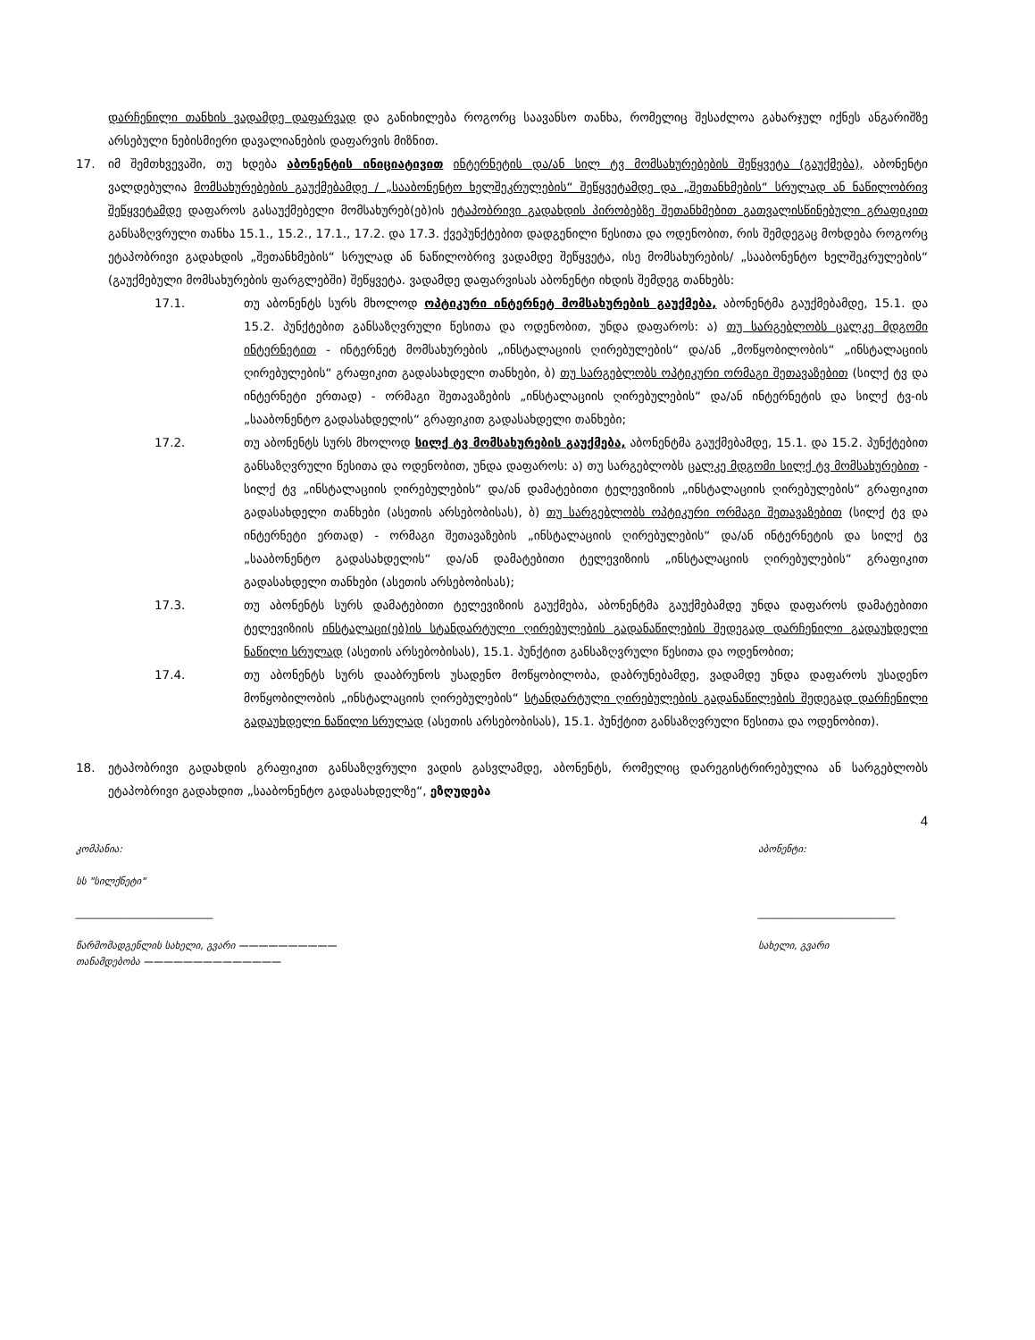დარჩენილი თანხის ვადამდე დაფარვად და განიხილება როგორც საავანსო თანხა, რომელიც შესაძლოა გახარჯულ იქნეს ანგარიშზე არსებული ნებისმიერი დავალიანების დაფარვის მიზნით.
17. იმ შემთხვევაში, თუ ხდება აბონენტის ინიციატივით ინტერნეტის და/ან სილ ტვ მომსახურებების შეწყვეტა (გაუქმება), აბონენტი ვალდებულია მომსახურებების გაუქმებამდე / „სააბონენტო ხელშეკრულების“ შეწყვეტამდე და „შეთანხმების“ სრულად ან ნაწილობრივ შეწყვეტამდე დაფაროს გასაუქმებელი მომსახურებ(ებ)ის ეტაპობრივი გადახდის პირობებზე შეთანხმებით გათვალისწინებული გრაფიკით განსაზღვრული თანხა 15.1., 15.2., 17.1., 17.2. და 17.3. ქვეპუნქტებით დადგენილი წესითა და ოდენობით, რის შემდეგაც მოხდება როგორც ეტაპობრივი გადახდის „შეთანხმების“ სრულად ან ნაწილობრივ ვადამდე შეწყვეტა, ისე მომსახურების/ „სააბონენტო ხელშეკრულების“ (გაუქმებული მომსახურების ფარგლებში) შეწყვეტა. ვადამდე დაფარვისას აბონენტი იხდის შემდეგ თანხებს:
17.1. თუ აბონენტს სურს მხოლოდ ოპტიკური ინტერნეტ მომსახურების გაუქმება, აბონენტმა გაუქმებამდე, 15.1. და 15.2. პუნქტებით განსაზღვრული წესითა და ოდენობით, უნდა დაფაროს: ა) თუ სარგებლობს ცალკე მდგომი ინტერნეტით - ინტერნეტ მომსახურების „ინსტალაციის ღირებულების“ და/ან „მოწყობილობის“ „ინსტალაციის ღირებულების“ გრაფიკით გადასახდელი თანხები, ბ) თუ სარგებლობს ოპტიკური ორმაგი შეთავაზებით (სილქ ტვ და ინტერნეტი ერთად) - ორმაგი შეთავაზების „ინსტალაციის ღირებულების“ და/ან ინტერნეტის და სილქ ტვ-ის „სააბონენტო გადასახდელის“ გრაფიკით გადასახდელი თანხები;
17.2. თუ აბონენტს სურს მხოლოდ სილქ ტვ მომსახურების გაუქმება, აბონენტმა გაუქმებამდე, 15.1. და 15.2. პუნქტებით განსაზღვრული წესითა და ოდენობით, უნდა დაფაროს: ა) თუ სარგებლობს ცალკე მდგომი სილქ ტვ მომსახურებით - სილქ ტვ „ინსტალაციის ღირებულების“ და/ან დამატებითი ტელევიზიის „ინსტალაციის ღირებულების“ გრაფიკით გადასახდელი თანხები (ასეთის არსებობისას), ბ) თუ სარგებლობს ოპტიკური ორმაგი შეთავაზებით (სილქ ტვ და ინტერნეტი ერთად) - ორმაგი შეთავაზების „ინსტალაციის ღირებულების“ და/ან ინტერნეტის და სილქ ტვ „სააბონენტო გადასახდელის“ და/ან დამატებითი ტელევიზიის „ინსტალაციის ღირებულების“ გრაფიკით გადასახდელი თანხები (ასეთის არსებობისას);
17.3. თუ აბონენტს სურს დამატებითი ტელევიზიის გაუქმება, აბონენტმა გაუქმებამდე უნდა დაფაროს დამატებითი ტელევიზიის ინსტალაცი(ებ)ის სტანდარტული ღირებულების გადანაწილების შედეგად დარჩენილი გადაუხდელი ნაწილი სრულად (ასეთის არსებობისას), 15.1. პუნქტით განსაზღვრული წესითა და ოდენობით;
17.4. თუ აბონენტს სურს დააბრუნოს უსადენო მოწყობილობა, დაბრუნებამდე, ვადამდე უნდა დაფაროს უსადენო მოწყობილობის „ინსტალაციის ღირებულების“ სტანდარტული ღირებულების გადანაწილების შედეგად დარჩენილი გადაუხდელი ნაწილი სრულად (ასეთის არსებობისას), 15.1. პუნქტით განსაზღვრული წესითა და ოდენობით).
18. ეტაპობრივი გადახდის გრაფიკით განსაზღვრული ვადის გასვლამდე, აბონენტს, რომელიც დარეგისტრირებულია ან სარგებლობს ეტაპობრივი გადახდით „სააბონენტო გადასახდელზე“, ეზღუდება
4
კომპანია:
სს "სილქნეტი"
____________________________
წარმომადგენლის სახელი, გვარი ——————————
თანამდებობა ——————————————
აბონენტი:
____________________________
სახელი, გვარი